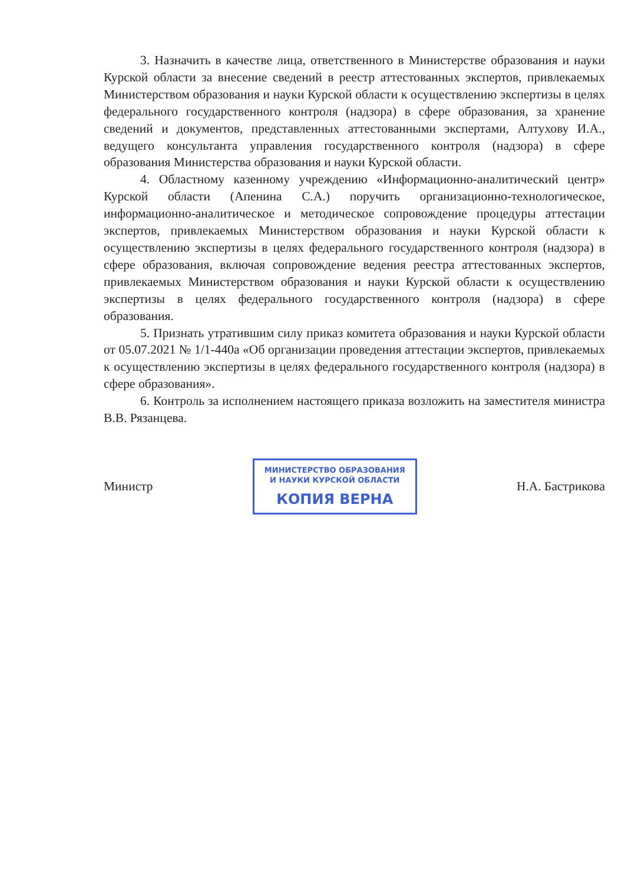3. Назначить в качестве лица, ответственного в Министерстве образования и науки Курской области за внесение сведений в реестр аттестованных экспертов, привлекаемых Министерством образования и науки Курской области к осуществлению экспертизы в целях федерального государственного контроля (надзора) в сфере образования, за хранение сведений и документов, представленных аттестованными экспертами, Алтухову И.А., ведущего консультанта управления государственного контроля (надзора) в сфере образования Министерства образования и науки Курской области.
4. Областному казенному учреждению «Информационно-аналитический центр» Курской области (Апенина С.А.) поручить организационно-технологическое, информационно-аналитическое и методическое сопровождение процедуры аттестации экспертов, привлекаемых Министерством образования и науки Курской области к осуществлению экспертизы в целях федерального государственного контроля (надзора) в сфере образования, включая сопровождение ведения реестра аттестованных экспертов, привлекаемых Министерством образования и науки Курской области к осуществлению экспертизы в целях федерального государственного контроля (надзора) в сфере образования.
5. Признать утратившим силу приказ комитета образования и науки Курской области от 05.07.2021 № 1/1-440а «Об организации проведения аттестации экспертов, привлекаемых к осуществлению экспертизы в целях федерального государственного контроля (надзора) в сфере образования».
6. Контроль за исполнением настоящего приказа возложить на заместителя министра В.В. Рязанцева.
Министр
МИНИСТЕРСТВО ОБРАЗОВАНИЯ
И НАУКИ КУРСКОЙ ОБЛАСТИ
КОПИЯ ВЕРНА
Н.А. Бастрикова